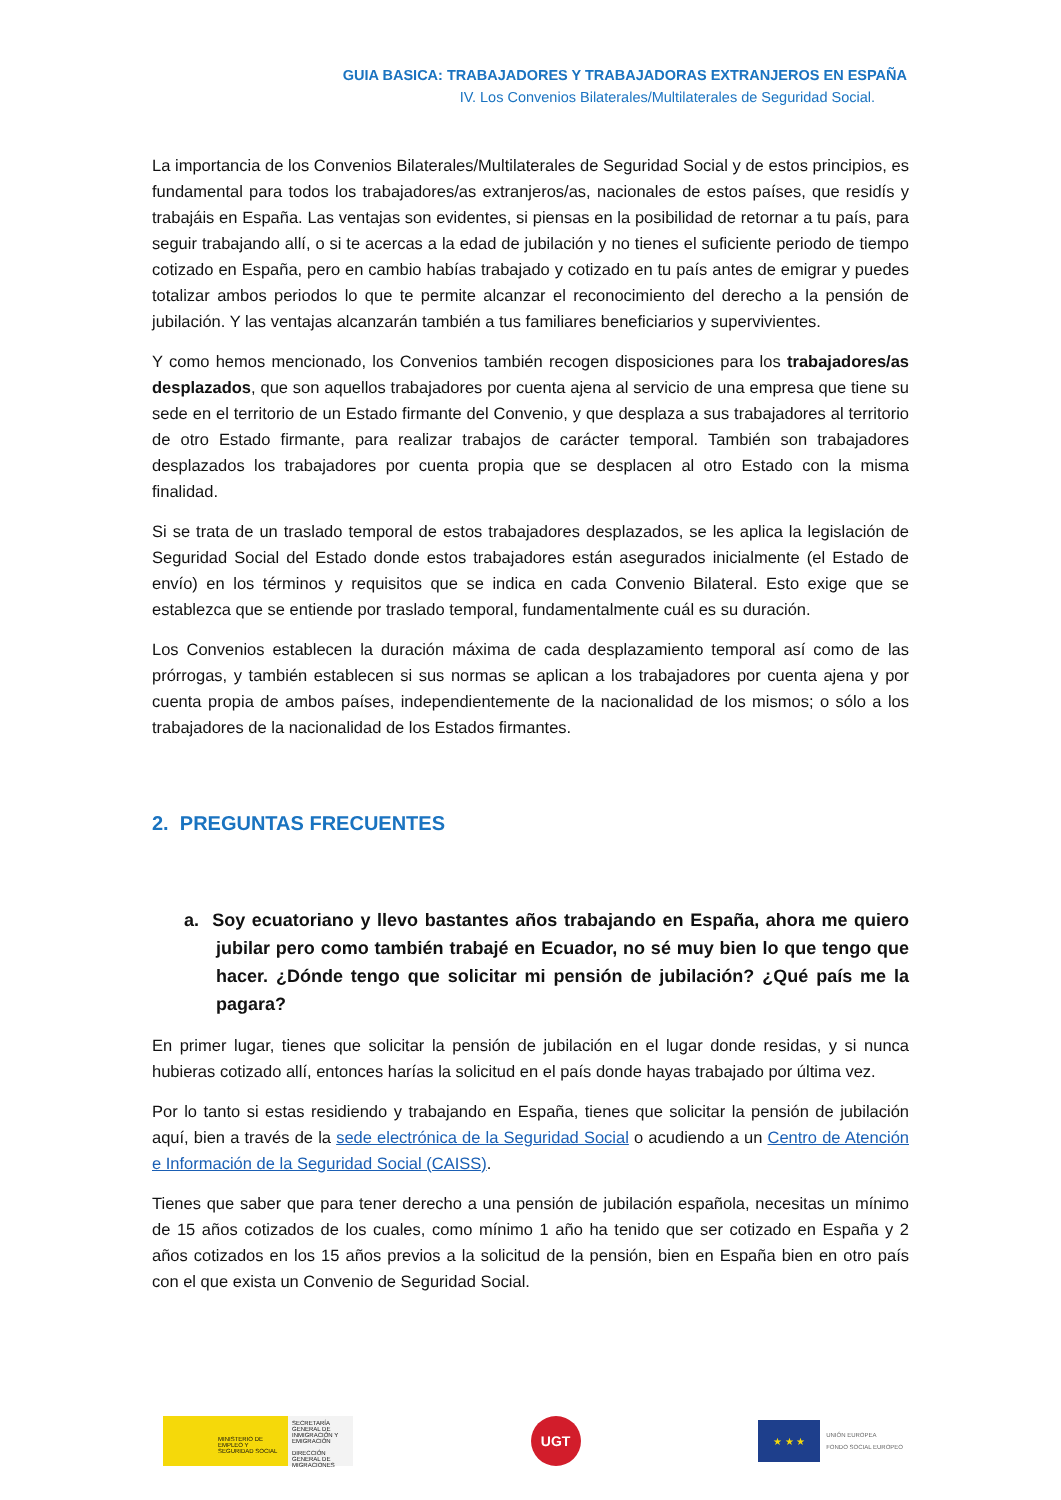GUIA BASICA: TRABAJADORES Y TRABAJADORAS EXTRANJEROS EN ESPAÑA
IV. Los Convenios Bilaterales/Multilaterales de Seguridad Social.
La importancia de los Convenios Bilaterales/Multilaterales de Seguridad Social y de estos principios, es fundamental para todos los trabajadores/as extranjeros/as, nacionales de estos países, que residís y trabajáis en España. Las ventajas son evidentes, si piensas en la posibilidad de retornar a tu país, para seguir trabajando allí, o si te acercas a la edad de jubilación y no tienes el suficiente periodo de tiempo cotizado en España, pero en cambio habías trabajado y cotizado en tu país antes de emigrar y puedes totalizar ambos periodos lo que te permite alcanzar el reconocimiento del derecho a la pensión de jubilación. Y las ventajas alcanzarán también a tus familiares beneficiarios y supervivientes.
Y como hemos mencionado, los Convenios también recogen disposiciones para los trabajadores/as desplazados, que son aquellos trabajadores por cuenta ajena al servicio de una empresa que tiene su sede en el territorio de un Estado firmante del Convenio, y que desplaza a sus trabajadores al territorio de otro Estado firmante, para realizar trabajos de carácter temporal. También son trabajadores desplazados los trabajadores por cuenta propia que se desplacen al otro Estado con la misma finalidad.
Si se trata de un traslado temporal de estos trabajadores desplazados, se les aplica la legislación de Seguridad Social del Estado donde estos trabajadores están asegurados inicialmente (el Estado de envío) en los términos y requisitos que se indica en cada Convenio Bilateral. Esto exige que se establezca que se entiende por traslado temporal, fundamentalmente cuál es su duración.
Los Convenios establecen la duración máxima de cada desplazamiento temporal así como de las prórrogas, y también establecen si sus normas se aplican a los trabajadores por cuenta ajena y por cuenta propia de ambos países, independientemente de la nacionalidad de los mismos; o sólo a los trabajadores de la nacionalidad de los Estados firmantes.
2. PREGUNTAS FRECUENTES
a. Soy ecuatoriano y llevo bastantes años trabajando en España, ahora me quiero jubilar pero como también trabajé en Ecuador, no sé muy bien lo que tengo que hacer. ¿Dónde tengo que solicitar mi pensión de jubilación? ¿Qué país me la pagara?
En primer lugar, tienes que solicitar la pensión de jubilación en el lugar donde residas, y si nunca hubieras cotizado allí, entonces harías la solicitud en el país donde hayas trabajado por última vez.
Por lo tanto si estas residiendo y trabajando en España, tienes que solicitar la pensión de jubilación aquí, bien a través de la sede electrónica de la Seguridad Social o acudiendo a un Centro de Atención e Información de la Seguridad Social (CAISS).
Tienes que saber que para tener derecho a una pensión de jubilación española, necesitas un mínimo de 15 años cotizados de los cuales, como mínimo 1 año ha tenido que ser cotizado en España y 2 años cotizados en los 15 años previos a la solicitud de la pensión, bien en España bien en otro país con el que exista un Convenio de Seguridad Social.
MINISTERIO DE EMPLEO Y SEGURIDAD SOCIAL
SECRETARÍA GENERAL DE INMIGRACIÓN Y EMIGRACIÓN
DIRECCIÓN GENERAL DE MIGRACIONES
UGT
★ ★ ★
UNIÓN EUROPEA
FONDO SOCIAL EUROPEO